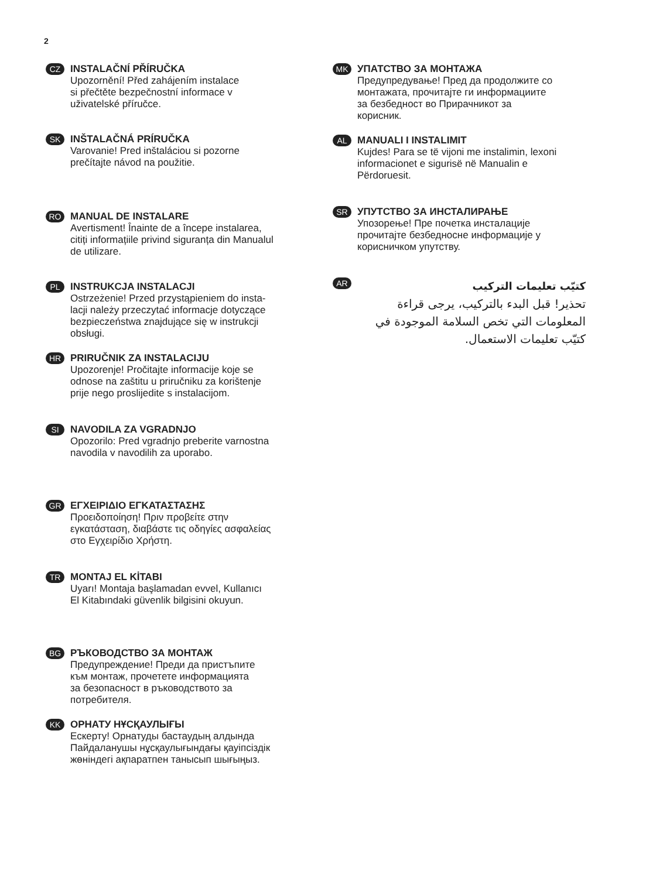2
CZ
INSTALAČNÍ PŘÍRUČKA
Upozornění! Před zahájením instalace
si přečtěte bezpečnostní informace v
uživatelské příručce.
SK
INŠTALAČNÁ PRÍRUČKA
Varovanie! Pred inštaláciou si pozorne
prečítajte návod na použitie.
RO
MANUAL DE INSTALARE
Avertisment! Înainte de a începe instalarea,
citiți informațiile privind siguranța din Manualul
de utilizare.
PL
INSTRUKCJA INSTALACJI
Ostrzeżenie! Przed przystąpieniem do insta-
lacji należy przeczytać informacje dotyczące
bezpieczeństwa znajdujące się w instrukcji
obsługi.
HR
PRIRUČNIK ZA INSTALACIJU
Upozorenje! Pročitajte informacije koje se
odnose na zaštitu u priručniku za korištenje
prije nego proslijedite s instalacijom.
SI
NAVODILA ZA VGRADNJO
Opozorilo: Pred vgradnjo preberite varnostna
navodila v navodilih za uporabo.
GR
ΕΓΧΕΙΡΙΔΙΟ ΕΓΚΑΤΑΣΤΑΣΗΣ
Προειδοποίηση! Πριν προβείτε στην
εγκατάσταση, διαβάστε τις οδηγίες ασφαλείας
στο Εγχειρίδιο Χρήστη.
TR
MONTAJ EL KİTABI
Uyarı! Montaja başlamadan evvel, Kullanıcı
El Kitabındaki güvenlik bilgisini okuyun.
BG
РЪКОВОДСТВО ЗА МОНТАЖ
Предупреждение! Преди да пристъпите
към монтаж, прочетете информацията
за безопасност в ръководството за
потребителя.
KK
ОРНАТУ НҰСҚАУЛЫҒЫ
Ескерту! Орнатуды бастаудың алдында
Пайдаланушы нұсқаулығындағы қауіпсіздік
жөніндегі ақпаратпен танысып шығыңыз.
MK
УПАТСТВО ЗА МОНТАЖА
Предупредување! Пред да продолжите со
монтажата, прочитајте ги информациите
за безбедност во Прирачникот за
корисник.
AL
MANUALI I INSTALIMIT
Kujdes! Para se të vijoni me instalimin, lexoni
informacionet e sigurisë në Manualin e
Përdoruesit.
SR
УПУТСТВО ЗА ИНСТАЛИРАЊЕ
Упозорење! Пре почетка инсталације
прочитајте безбедносне информације у
корисничком упутству.
AR
كتيّب تعليمات التركيب
تحذير! قبل البدء بالتركيب، يرجى قراءة المعلومات التي تخص السلامة الموجودة في كتيّب تعليمات الاستعمال.